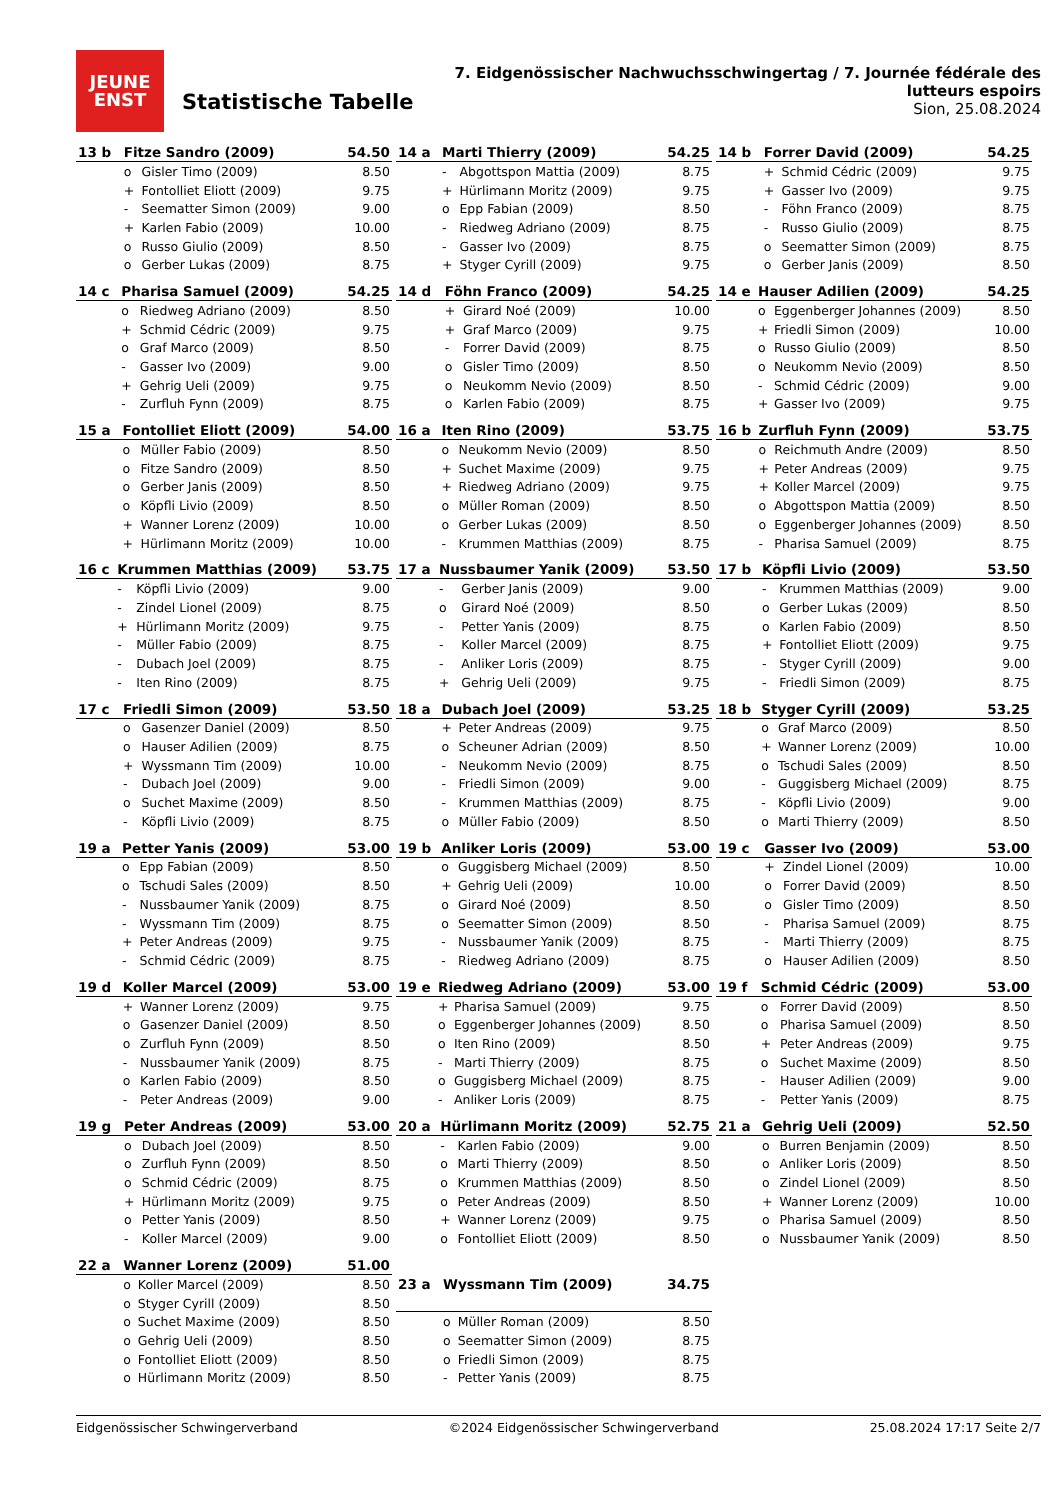JEUNE
ENST
Statistische Tabelle
7. Eidgenössischer Nachwuchsschwingertag / 7. Journée fédérale des lutteurs espoirs
Sion, 25.08.2024
| 13 b | Fitze Sandro (2009) | | 54.50 |
| --- | --- | --- | --- |
| | o | Gisler Timo (2009) | 8.50 |
| | + | Fontolliet Eliott (2009) | 9.75 |
| | - | Seematter Simon (2009) | 9.00 |
| | + | Karlen Fabio (2009) | 10.00 |
| | o | Russo Giulio (2009) | 8.50 |
| | o | Gerber Lukas (2009) | 8.75 |
| 14 a | Marti Thierry (2009) | | 54.25 |
| --- | --- | --- | --- |
| | - | Abgottspon Mattia (2009) | 8.75 |
| | + | Hürlimann Moritz (2009) | 9.75 |
| | o | Epp Fabian (2009) | 8.50 |
| | - | Riedweg Adriano (2009) | 8.75 |
| | - | Gasser Ivo (2009) | 8.75 |
| | + | Styger Cyrill (2009) | 9.75 |
| 14 b | Forrer David (2009) | | 54.25 |
| --- | --- | --- | --- |
| | + | Schmid Cédric (2009) | 9.75 |
| | + | Gasser Ivo (2009) | 9.75 |
| | - | Föhn Franco (2009) | 8.75 |
| | - | Russo Giulio (2009) | 8.75 |
| | o | Seematter Simon (2009) | 8.75 |
| | o | Gerber Janis (2009) | 8.50 |
| 14 c | Pharisa Samuel (2009) | | 54.25 |
| --- | --- | --- | --- |
| | o | Riedweg Adriano (2009) | 8.50 |
| | + | Schmid Cédric (2009) | 9.75 |
| | o | Graf Marco (2009) | 8.50 |
| | - | Gasser Ivo (2009) | 9.00 |
| | + | Gehrig Ueli (2009) | 9.75 |
| | - | Zurfluh Fynn (2009) | 8.75 |
| 14 d | Föhn Franco (2009) | | 54.25 |
| --- | --- | --- | --- |
| | + | Girard Noé (2009) | 10.00 |
| | + | Graf Marco (2009) | 9.75 |
| | - | Forrer David (2009) | 8.75 |
| | o | Gisler Timo (2009) | 8.50 |
| | o | Neukomm Nevio (2009) | 8.50 |
| | o | Karlen Fabio (2009) | 8.75 |
| 14 e | Hauser Adilien (2009) | | 54.25 |
| --- | --- | --- | --- |
| | o | Eggenberger Johannes (2009) | 8.50 |
| | + | Friedli Simon (2009) | 10.00 |
| | o | Russo Giulio (2009) | 8.50 |
| | o | Neukomm Nevio (2009) | 8.50 |
| | - | Schmid Cédric (2009) | 9.00 |
| | + | Gasser Ivo (2009) | 9.75 |
| 15 a | Fontolliet Eliott (2009) | | 54.00 |
| --- | --- | --- | --- |
| | o | Müller Fabio (2009) | 8.50 |
| | o | Fitze Sandro (2009) | 8.50 |
| | o | Gerber Janis (2009) | 8.50 |
| | o | Köpfli Livio (2009) | 8.50 |
| | + | Wanner Lorenz (2009) | 10.00 |
| | + | Hürlimann Moritz (2009) | 10.00 |
| 16 a | Iten Rino (2009) | | 53.75 |
| --- | --- | --- | --- |
| | o | Neukomm Nevio (2009) | 8.50 |
| | + | Suchet Maxime (2009) | 9.75 |
| | + | Riedweg Adriano (2009) | 9.75 |
| | o | Müller Roman (2009) | 8.50 |
| | o | Gerber Lukas (2009) | 8.50 |
| | - | Krummen Matthias (2009) | 8.75 |
| 16 b | Zurfluh Fynn (2009) | | 53.75 |
| --- | --- | --- | --- |
| | o | Reichmuth Andre (2009) | 8.50 |
| | + | Peter Andreas (2009) | 9.75 |
| | + | Koller Marcel (2009) | 9.75 |
| | o | Abgottspon Mattia (2009) | 8.50 |
| | o | Eggenberger Johannes (2009) | 8.50 |
| | - | Pharisa Samuel (2009) | 8.75 |
| 16 c | Krummen Matthias (2009) | | 53.75 |
| --- | --- | --- | --- |
| | - | Köpfli Livio (2009) | 9.00 |
| | - | Zindel Lionel (2009) | 8.75 |
| | + | Hürlimann Moritz (2009) | 9.75 |
| | - | Müller Fabio (2009) | 8.75 |
| | - | Dubach Joel (2009) | 8.75 |
| | - | Iten Rino (2009) | 8.75 |
| 17 a | Nussbaumer Yanik (2009) | | 53.50 |
| --- | --- | --- | --- |
| | - | Gerber Janis (2009) | 9.00 |
| | o | Girard Noé (2009) | 8.50 |
| | - | Petter Yanis (2009) | 8.75 |
| | - | Koller Marcel (2009) | 8.75 |
| | - | Anliker Loris (2009) | 8.75 |
| | + | Gehrig Ueli (2009) | 9.75 |
| 17 b | Köpfli Livio (2009) | | 53.50 |
| --- | --- | --- | --- |
| | - | Krummen Matthias (2009) | 9.00 |
| | o | Gerber Lukas (2009) | 8.50 |
| | o | Karlen Fabio (2009) | 8.50 |
| | + | Fontolliet Eliott (2009) | 9.75 |
| | - | Styger Cyrill (2009) | 9.00 |
| | - | Friedli Simon (2009) | 8.75 |
| 17 c | Friedli Simon (2009) | | 53.50 |
| --- | --- | --- | --- |
| | o | Gasenzer Daniel (2009) | 8.50 |
| | o | Hauser Adilien (2009) | 8.75 |
| | + | Wyssmann Tim (2009) | 10.00 |
| | - | Dubach Joel (2009) | 9.00 |
| | o | Suchet Maxime (2009) | 8.50 |
| | - | Köpfli Livio (2009) | 8.75 |
| 18 a | Dubach Joel (2009) | | 53.25 |
| --- | --- | --- | --- |
| | + | Peter Andreas (2009) | 9.75 |
| | o | Scheuner Adrian (2009) | 8.50 |
| | - | Neukomm Nevio (2009) | 8.75 |
| | - | Friedli Simon (2009) | 9.00 |
| | - | Krummen Matthias (2009) | 8.75 |
| | o | Müller Fabio (2009) | 8.50 |
| 18 b | Styger Cyrill (2009) | | 53.25 |
| --- | --- | --- | --- |
| | o | Graf Marco (2009) | 8.50 |
| | + | Wanner Lorenz (2009) | 10.00 |
| | o | Tschudi Sales (2009) | 8.50 |
| | - | Guggisberg Michael (2009) | 8.75 |
| | - | Köpfli Livio (2009) | 9.00 |
| | o | Marti Thierry (2009) | 8.50 |
| 19 a | Petter Yanis (2009) | | 53.00 |
| --- | --- | --- | --- |
| | o | Epp Fabian (2009) | 8.50 |
| | o | Tschudi Sales (2009) | 8.50 |
| | - | Nussbaumer Yanik (2009) | 8.75 |
| | - | Wyssmann Tim (2009) | 8.75 |
| | + | Peter Andreas (2009) | 9.75 |
| | - | Schmid Cédric (2009) | 8.75 |
| 19 b | Anliker Loris (2009) | | 53.00 |
| --- | --- | --- | --- |
| | o | Guggisberg Michael (2009) | 8.50 |
| | + | Gehrig Ueli (2009) | 10.00 |
| | o | Girard Noé (2009) | 8.50 |
| | o | Seematter Simon (2009) | 8.50 |
| | - | Nussbaumer Yanik (2009) | 8.75 |
| | - | Riedweg Adriano (2009) | 8.75 |
| 19 c | Gasser Ivo (2009) | | 53.00 |
| --- | --- | --- | --- |
| | + | Zindel Lionel (2009) | 10.00 |
| | o | Forrer David (2009) | 8.50 |
| | o | Gisler Timo (2009) | 8.50 |
| | - | Pharisa Samuel (2009) | 8.75 |
| | - | Marti Thierry (2009) | 8.75 |
| | o | Hauser Adilien (2009) | 8.50 |
| 19 d | Koller Marcel (2009) | | 53.00 |
| --- | --- | --- | --- |
| | + | Wanner Lorenz (2009) | 9.75 |
| | o | Gasenzer Daniel (2009) | 8.50 |
| | o | Zurfluh Fynn (2009) | 8.50 |
| | - | Nussbaumer Yanik (2009) | 8.75 |
| | o | Karlen Fabio (2009) | 8.50 |
| | - | Peter Andreas (2009) | 9.00 |
| 19 e | Riedweg Adriano (2009) | | 53.00 |
| --- | --- | --- | --- |
| | + | Pharisa Samuel (2009) | 9.75 |
| | o | Eggenberger Johannes (2009) | 8.50 |
| | o | Iten Rino (2009) | 8.50 |
| | - | Marti Thierry (2009) | 8.75 |
| | o | Guggisberg Michael (2009) | 8.75 |
| | - | Anliker Loris (2009) | 8.75 |
| 19 f | Schmid Cédric (2009) | | 53.00 |
| --- | --- | --- | --- |
| | o | Forrer David (2009) | 8.50 |
| | o | Pharisa Samuel (2009) | 8.50 |
| | + | Peter Andreas (2009) | 9.75 |
| | o | Suchet Maxime (2009) | 8.50 |
| | - | Hauser Adilien (2009) | 9.00 |
| | - | Petter Yanis (2009) | 8.75 |
| 19 g | Peter Andreas (2009) | | 53.00 |
| --- | --- | --- | --- |
| | o | Dubach Joel (2009) | 8.50 |
| | o | Zurfluh Fynn (2009) | 8.50 |
| | o | Schmid Cédric (2009) | 8.75 |
| | + | Hürlimann Moritz (2009) | 9.75 |
| | o | Petter Yanis (2009) | 8.50 |
| | - | Koller Marcel (2009) | 9.00 |
| 20 a | Hürlimann Moritz (2009) | | 52.75 |
| --- | --- | --- | --- |
| | - | Karlen Fabio (2009) | 9.00 |
| | o | Marti Thierry (2009) | 8.50 |
| | o | Krummen Matthias (2009) | 8.50 |
| | o | Peter Andreas (2009) | 8.50 |
| | + | Wanner Lorenz (2009) | 9.75 |
| | o | Fontolliet Eliott (2009) | 8.50 |
| 21 a | Gehrig Ueli (2009) | | 52.50 |
| --- | --- | --- | --- |
| | o | Burren Benjamin (2009) | 8.50 |
| | o | Anliker Loris (2009) | 8.50 |
| | o | Zindel Lionel (2009) | 8.50 |
| | + | Wanner Lorenz (2009) | 10.00 |
| | o | Pharisa Samuel (2009) | 8.50 |
| | o | Nussbaumer Yanik (2009) | 8.50 |
| 22 a | Wanner Lorenz (2009) | | 51.00 |
| --- | --- | --- | --- |
| | o | Koller Marcel (2009) | 8.50 |
| | o | Styger Cyrill (2009) | 8.50 |
| | o | Suchet Maxime (2009) | 8.50 |
| | o | Gehrig Ueli (2009) | 8.50 |
| | o | Fontolliet Eliott (2009) | 8.50 |
| | o | Hürlimann Moritz (2009) | 8.50 |
| 23 a | Wyssmann Tim (2009) | | 34.75 |
| --- | --- | --- | --- |
| | o | Müller Roman (2009) | 8.50 |
| | o | Seematter Simon (2009) | 8.75 |
| | o | Friedli Simon (2009) | 8.75 |
| | - | Petter Yanis (2009) | 8.75 |
Eidgenössischer Schwingerverband ©2024 Eidgenössischer Schwingerverband 25.08.2024 17:17 Seite 2/7